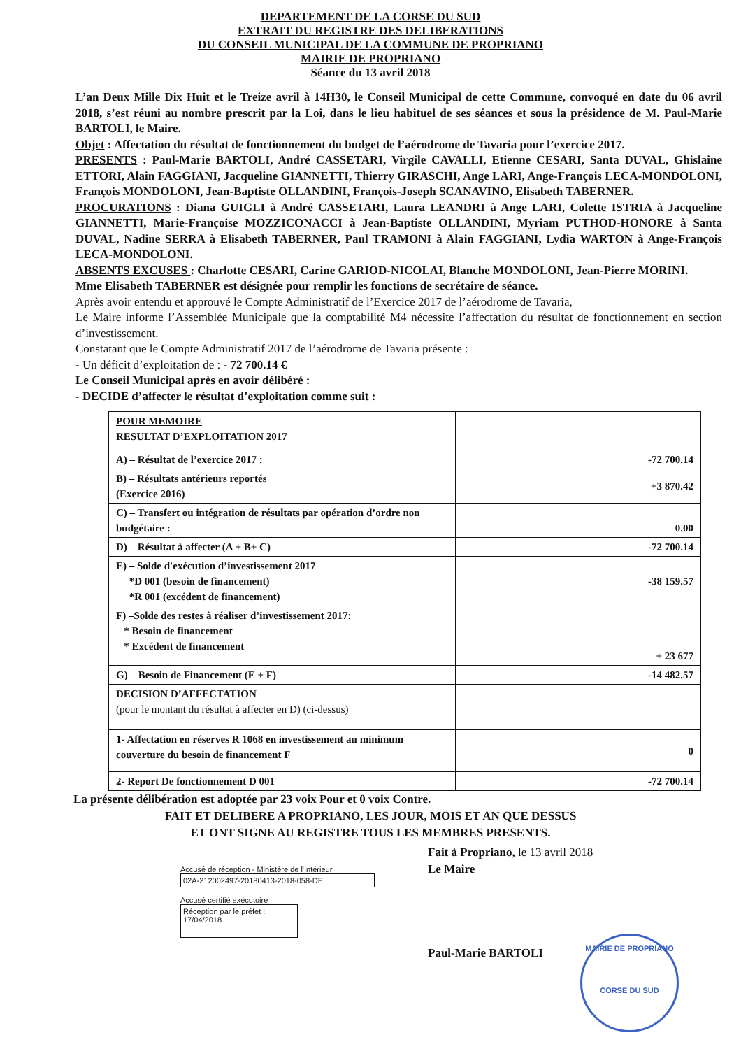DEPARTEMENT DE LA CORSE DU SUD
EXTRAIT DU REGISTRE DES DELIBERATIONS
DU CONSEIL MUNICIPAL DE LA COMMUNE DE PROPRIANO
MAIRIE DE PROPRIANO
Séance du 13 avril 2018
L’an Deux Mille Dix Huit et le Treize avril à 14H30, le Conseil Municipal de cette Commune, convoqué en date du 06 avril 2018, s’est réuni au nombre prescrit par la Loi, dans le lieu habituel de ses séances et sous la présidence de M. Paul-Marie BARTOLI, le Maire.
Objet : Affectation du résultat de fonctionnement du budget de l’aérodrome de Tavaria pour l’exercice 2017.
PRESENTS : Paul-Marie BARTOLI, André CASSETARI, Virgile CAVALLI, Etienne CESARI, Santa DUVAL, Ghislaine ETTORI, Alain FAGGIANI, Jacqueline GIANNETTI, Thierry GIRASCHI, Ange LARI, Ange-François LECA-MONDOLONI, François MONDOLONI, Jean-Baptiste OLLANDINI, François-Joseph SCANAVINO, Elisabeth TABERNER.
PROCURATIONS : Diana GUIGLI à André CASSETARI, Laura LEANDRI à Ange LARI, Colette ISTRIA à Jacqueline GIANNETTI, Marie-Françoise MOZZICONACCI à Jean-Baptiste OLLANDINI, Myriam PUTHOD-HONORE à Santa DUVAL, Nadine SERRA à Elisabeth TABERNER, Paul TRAMONI à Alain FAGGIANI, Lydia WARTON à Ange-François LECA-MONDOLONI.
ABSENTS EXCUSES : Charlotte CESARI, Carine GARIOD-NICOLAI, Blanche MONDOLONI, Jean-Pierre MORINI.
Mme Elisabeth TABERNER est désignée pour remplir les fonctions de secrétaire de séance.
Après avoir entendu et approuvé le Compte Administratif de l’Exercice 2017 de l’aérodrome de Tavaria,
Le Maire informe l’Assemblée Municipale que la comptabilité M4 nécessite l’affectation du résultat de fonctionnement en section d’investissement.
Constatant que le Compte Administratif 2017 de l’aérodrome de Tavaria présente :
- Un déficit d’exploitation de : - 72 700.14 €
Le Conseil Municipal après en avoir délibéré :
- DECIDE d’affecter le résultat d’exploitation comme suit :
| POUR MEMOIRE RESULTAT D’EXPLOITATION 2017 | |
| A) – Résultat de l’exercice 2017 : | -72 700.14 |
| B) – Résultats antérieurs reportés (Exercice 2016) | +3 870.42 |
| C) – Transfert ou intégration de résultats par opération d’ordre non budgétaire : | 0.00 |
| D) – Résultat à affecter (A + B+ C) | -72 700.14 |
| E) – Solde d'exécution d’investissement 2017 *D 001 (besoin de financement) *R 001 (excédent de financement) | -38 159.57 |
| F) –Solde des restes à réaliser d’investissement 2017: * Besoin de financement * Excédent de financement | + 23 677 |
| G) – Besoin de Financement (E + F) | -14 482.57 |
| DECISION D’AFFECTATION (pour le montant du résultat à affecter en D) (ci-dessus) | |
| 1- Affectation en réserves R 1068 en investissement au minimum couverture du besoin de financement F | 0 |
| 2- Report De fonctionnement D 001 | -72 700.14 |
La présente délibération est adoptée par 23 voix Pour et 0 voix Contre.
FAIT ET DELIBERE A PROPRIANO, LES JOUR, MOIS ET AN QUE DESSUS
ET ONT SIGNE AU REGISTRE TOUS LES MEMBRES PRESENTS.
Accusé de réception - Ministère de l'Intérieur
02A-212002497-20180413-2018-058-DE
Accusé certifié exécutoire
Réception par le préfet : 17/04/2018
Fait à Propriano, le 13 avril 2018
Le Maire
Paul-Marie BARTOLI
MAIRIE DE PROPRIANO
CORSE DU SUD